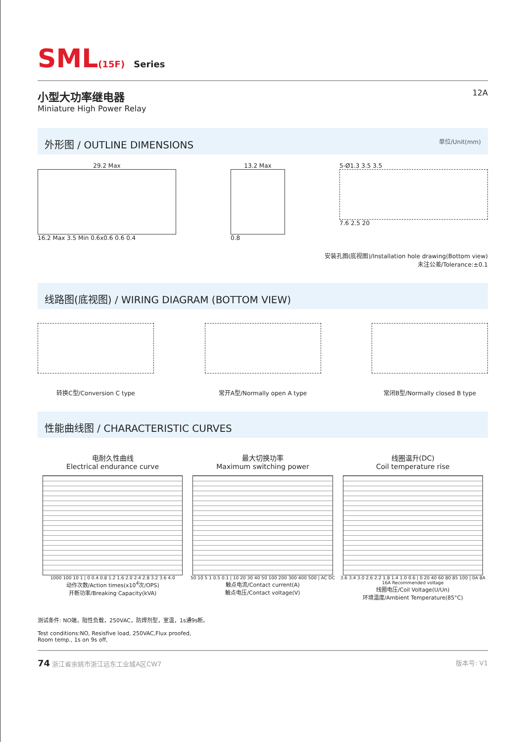SML(15F) Series
小型大功率继电器
Miniature High Power Relay
12A
外形图 / OUTLINE DIMENSIONS 单位/Unit(mm)
29.2 Max
16.2 Max 3.5 Min 0.6x0.6 0.6 0.4
13.2 Max
0.8
5-Ø1.3 3.5 3.5
7.6 2.5 20
安装孔图(底视图)/Installation hole drawing(Bottom view)
未注公差/Tolerance:±0.1
线路图(底视图) / WIRING DIAGRAM (BOTTOM VIEW)
转换C型/Conversion C type 常开A型/Normally open A type 常闭B型/Normally closed B type
性能曲线图 / CHARACTERISTIC CURVES
电耐久性曲线
Electrical endurance curve
1000 100 10 1 | 0 0.4 0.8 1.2 1.6 2.0 2.4 2.8 3.2 3.6 4.0
动作次数/Action times(x10<sup>4</sup>次/OPS)
开断功率/Breaking Capacity(kVA)
最大切换功率
Maximum switching power
50 10 5 1 0.5 0.1 | 10 20 30 40 50 100 200 300 400 500 | AC DC
触点电流/Contact current(A)
触点电压/Contact voltage(V)
线圈温升(DC)
Coil temperature rise
3.6 3.4 3.0 2.6 2.2 1.8 1.4 1.0 0.6 | 0 20 40 60 80 85 100 | 0A 8A 16A Recommended voltage
线圈电压/Coil Voltage(U/Un)
环境温度/Ambient Temperature(85°C)
测试条件: NO端，阻性负载，250VAC，防焊剂型，室温，1s通9s断。
Test conditions:NO, Resisfive load, 250VAC,Flux proofed,
Room temp., 1s on 9s off,
74 浙江省余姚市浙江远东工业城A区CW7 版本号: V1